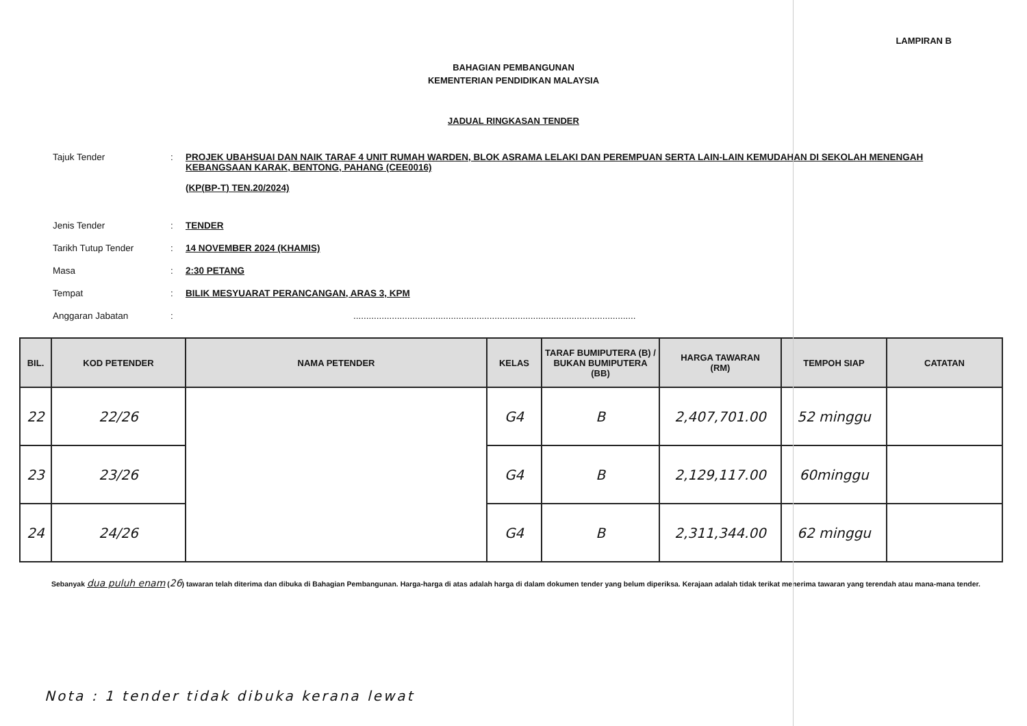LAMPIRAN B
BAHAGIAN PEMBANGUNAN
KEMENTERIAN PENDIDIKAN MALAYSIA
JADUAL RINGKASAN TENDER
| Tajuk Tender | : | PROJEK UBAHSUAI DAN NAIK TARAF 4 UNIT RUMAH WARDEN, BLOK ASRAMA LELAKI DAN PEREMPUAN SERTA LAIN-LAIN KEMUDAHAN DI SEKOLAH MENENGAH KEBANGSAAN KARAK, BENTONG, PAHANG (CEE0016) (KP(BP-T) TEN.20/2024) |
| Jenis Tender | : | TENDER |
| Tarikh Tutup Tender | : | 14 NOVEMBER 2024 (KHAMIS) |
| Masa | : | 2:30 PETANG |
| Tempat | : | BILIK MESYUARAT PERANCANGAN, ARAS 3, KPM |
| Anggaran Jabatan | : | .............................................................................................................. |
| BIL. | KOD PETENDER | NAMA PETENDER | KELAS | TARAF BUMIPUTERA (B) / BUKAN BUMIPUTERA (BB) | HARGA TAWARAN (RM) | TEMPOH SIAP | CATATAN |
| --- | --- | --- | --- | --- | --- | --- | --- |
| 22 | 22/26 | | G4 | B | 2,407,701.00 | 52 minggu | |
| 23 | 23/26 | | G4 | B | 2,129,117.00 | 60minggu | |
| 24 | 24/26 | | G4 | B | 2,311,344.00 | 62 minggu | |
Sebanyak dua puluh enam (26) tawaran telah diterima dan dibuka di Bahagian Pembangunan. Harga-harga di atas adalah harga di dalam dokumen tender yang belum diperiksa. Kerajaan adalah tidak terikat menerima tawaran yang terendah atau mana-mana tender.
Nota : 1 tender tidak dibuka kerana lewat